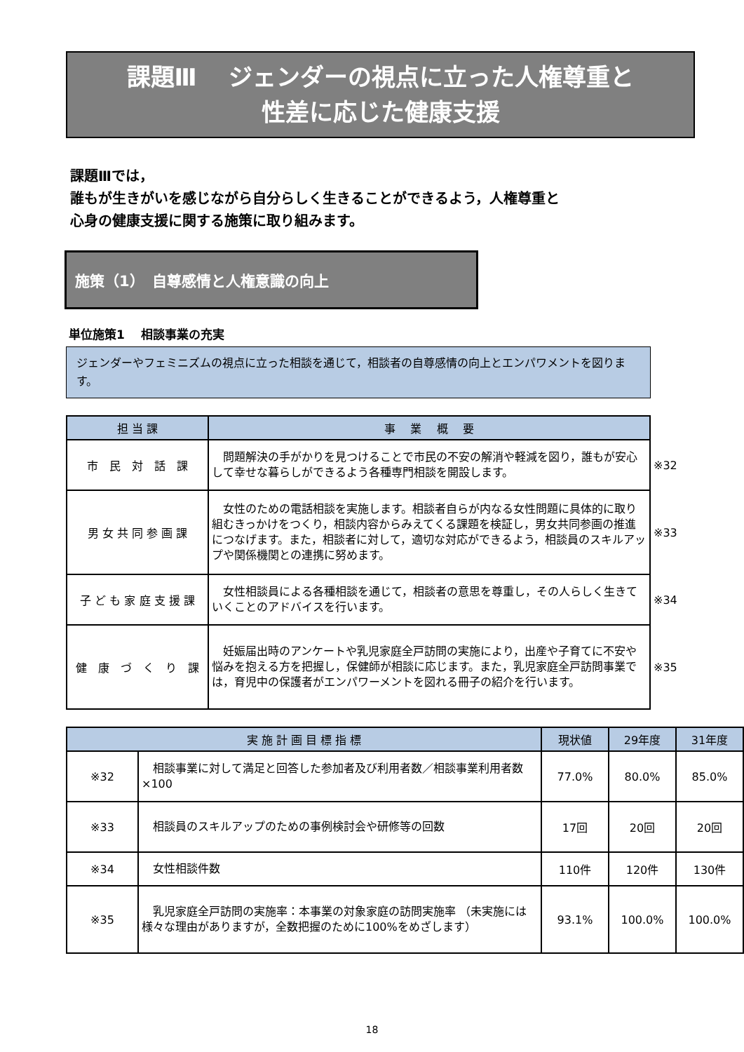課題Ⅲ　 ジェンダーの視点に立った人権尊重と
性差に応じた健康支援
課題Ⅲでは，
誰もが生きがいを感じながら自分らしく生きることができるよう，人権尊重と
心身の健康支援に関する施策に取り組みます。
施策（1）　自尊感情と人権意識の向上
単位施策1　 相談事業の充実
ジェンダーやフェミニズムの視点に立った相談を通じて，相談者の自尊感情の向上とエンパワメントを図ります。
| 担 当 課 | 事 業 概 要 | |
| 市 民 対 話 課 | 問題解決の手がかりを見つけることで市民の不安の解消や軽減を図り，誰もが安心して幸せな暮らしができるよう各種専門相談を開設します。 | ※32 |
| 男 女 共 同 参 画 課 | 女性のための電話相談を実施します。相談者自らが内なる女性問題に具体的に取り組むきっかけをつくり，相談内容からみえてくる課題を検証し，男女共同参画の推進につなげます。また，相談者に対して，適切な対応ができるよう，相談員のスキルアップや関係機関との連携に努めます。 | ※33 |
| 子 ど も 家 庭 支 援 課 | 女性相談員による各種相談を通じて，相談者の意思を尊重し，その人らしく生きていくことのアドバイスを行います。 | ※34 |
| 健 康 づ く り 課 | 妊娠届出時のアンケートや乳児家庭全戸訪問の実施により，出産や子育てに不安や悩みを抱える方を把握し，保健師が相談に応じます。また，乳児家庭全戸訪問事業では，育児中の保護者がエンパワーメントを図れる冊子の紹介を行います。 | ※35 |
| 実 施 計 画 目 標 指 標 | | 現状値 | 29年度 | 31年度 |
| --- | --- | --- | --- | --- |
| ※32 | 相談事業に対して満足と回答した参加者及び利用者数／相談事業利用者数×100 | 77.0% | 80.0% | 85.0% |
| ※33 | 相談員のスキルアップのための事例検討会や研修等の回数 | 17回 | 20回 | 20回 |
| ※34 | 女性相談件数 | 110件 | 120件 | 130件 |
| ※35 | 乳児家庭全戸訪問の実施率：本事業の対象家庭の訪問実施率 （未実施には様々な理由がありますが，全数把握のために100%をめざします） | 93.1% | 100.0% | 100.0% |
18